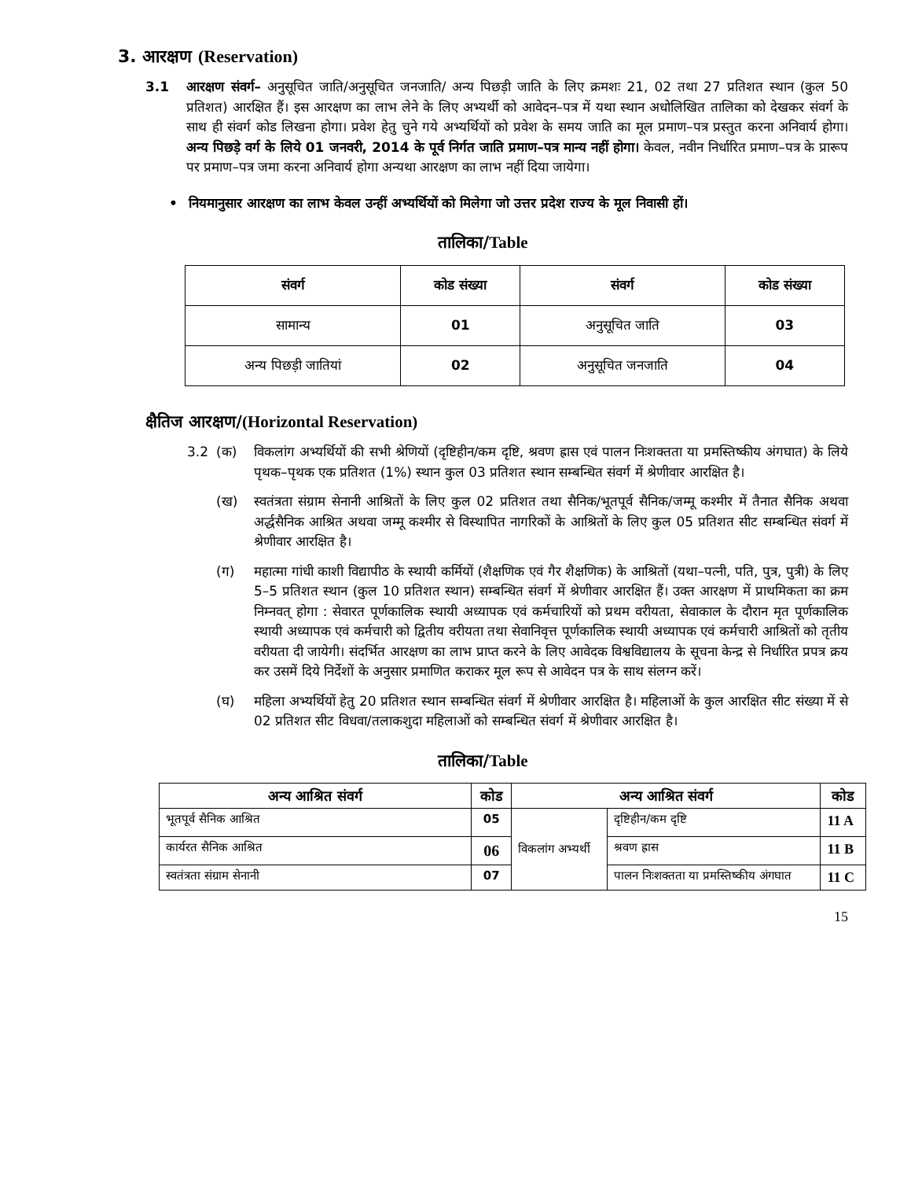3. आरक्षण (Reservation)
3.1 आरक्षण संवर्ग– अनुसूचित जाति/अनुसूचित जनजाति/ अन्य पिछड़ी जाति के लिए क्रमशः 21, 02 तथा 27 प्रतिशत स्थान (कुल 50 प्रतिशत) आरक्षित हैं। इस आरक्षण का लाभ लेने के लिए अभ्यर्थी को आवेदन–पत्र में यथा स्थान अधोलिखित तालिका को देखकर संवर्ग के साथ ही संवर्ग कोड लिखना होगा। प्रवेश हेतु चुने गये अभ्यर्थियों को प्रवेश के समय जाति का मूल प्रमाण–पत्र प्रस्तुत करना अनिवार्य होगा। अन्य पिछड़े वर्ग के लिये 01 जनवरी, 2014 के पूर्व निर्गत जाति प्रमाण–पत्र मान्य नहीं होगा। केवल, नवीन निर्धारित प्रमाण–पत्र के प्रारूप पर प्रमाण–पत्र जमा करना अनिवार्य होगा अन्यथा आरक्षण का लाभ नहीं दिया जायेगा।
• नियमानुसार आरक्षण का लाभ केवल उन्हीं अभ्यर्थियों को मिलेगा जो उत्तर प्रदेश राज्य के मूल निवासी हों।
तालिका/Table
| संवर्ग | कोड संख्या | संवर्ग | कोड संख्या |
| --- | --- | --- | --- |
| सामान्य | 01 | अनुसूचित जाति | 03 |
| अन्य पिछड़ी जातियां | 02 | अनुसूचित जनजाति | 04 |
क्षैतिज आरक्षण/(Horizontal Reservation)
3.2 (क) विकलांग अभ्यर्थियों की सभी श्रेणियों (दृष्टिहीन/कम दृष्टि, श्रवण ह्रास एवं पालन निःशक्तता या प्रमस्तिष्कीय अंगघात) के लिये पृथक–पृथक एक प्रतिशत (1%) स्थान कुल 03 प्रतिशत स्थान सम्बन्धित संवर्ग में श्रेणीवार आरक्षित है।
(ख) स्वतंत्रता संग्राम सेनानी आश्रितों के लिए कुल 02 प्रतिशत तथा सैनिक/भूतपूर्व सैनिक/जम्मू कश्मीर में तैनात सैनिक अथवा अर्द्धसैनिक आश्रित अथवा जम्मू कश्मीर से विस्थापित नागरिकों के आश्रितों के लिए कुल 05 प्रतिशत सीट सम्बन्धित संवर्ग में श्रेणीवार आरक्षित है।
(ग) महात्मा गांधी काशी विद्यापीठ के स्थायी कर्मियों (शैक्षणिक एवं गैर शैक्षणिक) के आश्रितों (यथा–पत्नी, पति, पुत्र, पुत्री) के लिए 5–5 प्रतिशत स्थान (कुल 10 प्रतिशत स्थान) सम्बन्धित संवर्ग में श्रेणीवार आरक्षित हैं। उक्त आरक्षण में प्राथमिकता का क्रम निम्नवत् होगा : सेवारत पूर्णकालिक स्थायी अध्यापक एवं कर्मचारियों को प्रथम वरीयता, सेवाकाल के दौरान मृत पूर्णकालिक स्थायी अध्यापक एवं कर्मचारी को द्वितीय वरीयता तथा सेवानिवृत्त पूर्णकालिक स्थायी अध्यापक एवं कर्मचारी आश्रितों को तृतीय वरीयता दी जायेगी। संदर्भित आरक्षण का लाभ प्राप्त करने के लिए आवेदक विश्वविद्यालय के सूचना केन्द्र से निर्धारित प्रपत्र क्रय कर उसमें दिये निर्देशों के अनुसार प्रमाणित कराकर मूल रूप से आवेदन पत्र के साथ संलग्न करें।
(घ) महिला अभ्यर्थियों हेतु 20 प्रतिशत स्थान सम्बन्धित संवर्ग में श्रेणीवार आरक्षित है। महिलाओं के कुल आरक्षित सीट संख्या में से 02 प्रतिशत सीट विधवा/तलाकशुदा महिलाओं को सम्बन्धित संवर्ग में श्रेणीवार आरक्षित है।
तालिका/Table
| अन्य आश्रित संवर्ग | कोड | अन्य आश्रित संवर्ग | | कोड |
| --- | --- | --- | --- | --- |
| भूतपूर्व सैनिक आश्रित | 05 | विकलांग अभ्यर्थी | दृष्टिहीन/कम दृष्टि | 11 A |
| कार्यरत सैनिक आश्रित | 06 | | श्रवण ह्रास | 11 B |
| स्वतंत्रता संग्राम सेनानी | 07 | | पालन निःशक्तता या प्रमस्तिष्कीय अंगघात | 11 C |
15